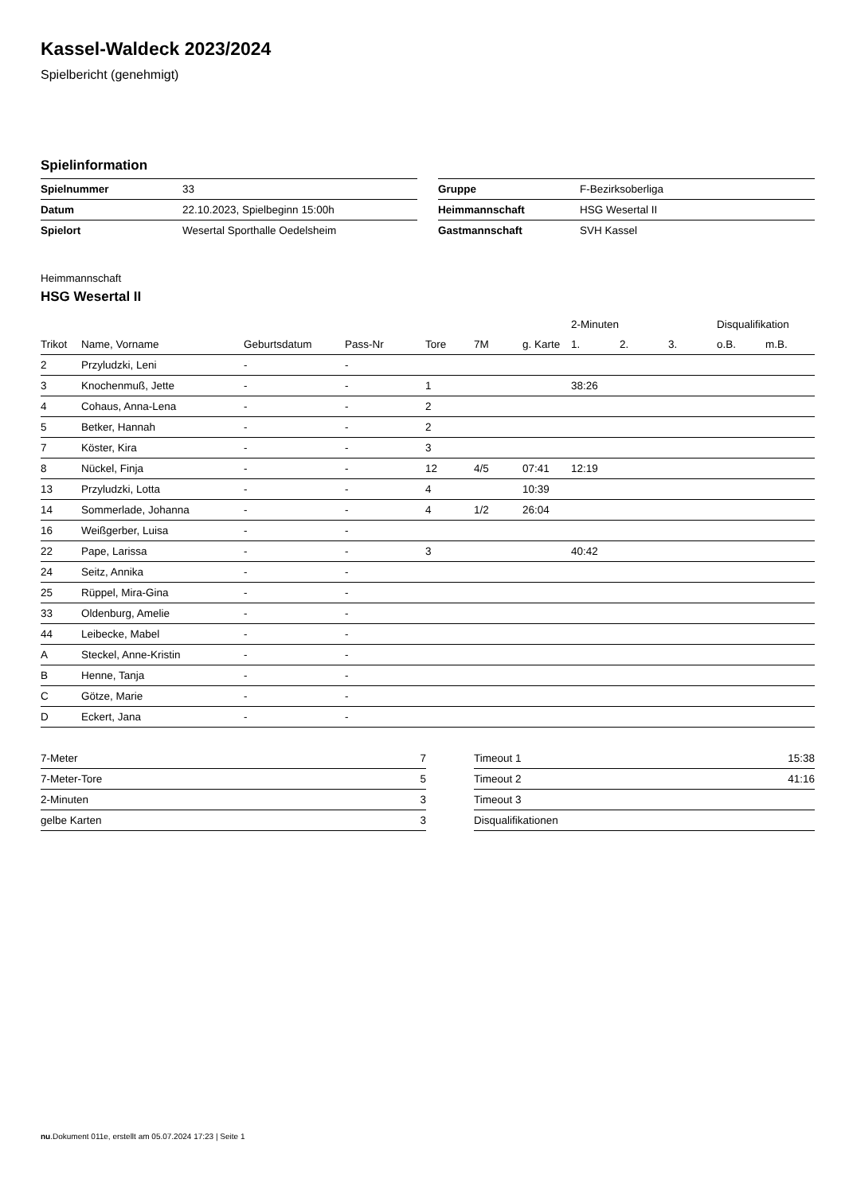Kassel-Waldeck 2023/2024
Spielbericht (genehmigt)
Spielinformation
| Spielnummer | 33 |
| Datum | 22.10.2023, Spielbeginn 15:00h |
| Spielort | Wesertal Sporthalle Oedelsheim |
| Gruppe | F-Bezirksoberliga |
| Heimmannschaft | HSG Wesertal II |
| Gastmannschaft | SVH Kassel |
Heimmannschaft
HSG Wesertal II
| | | | | | | | 2-Minuten | | | Disqualifikation | |
| --- | --- | --- | --- | --- | --- | --- | --- | --- | --- | --- | --- |
| Trikot | Name, Vorname | Geburtsdatum | Pass-Nr | Tore | 7M | g. Karte | 1. | 2. | 3. | o.B. | m.B. |
| 2 | Przyludzki, Leni | - | - | | | | | | | | |
| 3 | Knochenmuß, Jette | - | - | 1 | | | 38:26 | | | | |
| 4 | Cohaus, Anna-Lena | - | - | 2 | | | | | | | |
| 5 | Betker, Hannah | - | - | 2 | | | | | | | |
| 7 | Köster, Kira | - | - | 3 | | | | | | | |
| 8 | Nückel, Finja | - | - | 12 | 4/5 | 07:41 | 12:19 | | | | |
| 13 | Przyludzki, Lotta | - | - | 4 | | 10:39 | | | | | |
| 14 | Sommerlade, Johanna | - | - | 4 | 1/2 | 26:04 | | | | | |
| 16 | Weißgerber, Luisa | - | - | | | | | | | | |
| 22 | Pape, Larissa | - | - | 3 | | | 40:42 | | | | |
| 24 | Seitz, Annika | - | - | | | | | | | | |
| 25 | Rüppel, Mira-Gina | - | - | | | | | | | | |
| 33 | Oldenburg, Amelie | - | - | | | | | | | | |
| 44 | Leibecke, Mabel | - | - | | | | | | | | |
| A | Steckel, Anne-Kristin | - | - | | | | | | | | |
| B | Henne, Tanja | - | - | | | | | | | | |
| C | Götze, Marie | - | - | | | | | | | | |
| D | Eckert, Jana | - | - | | | | | | | | |
| 7-Meter | 7 |
| 7-Meter-Tore | 5 |
| 2-Minuten | 3 |
| gelbe Karten | 3 |
| Timeout 1 | 15:38 |
| Timeout 2 | 41:16 |
| Timeout 3 | |
| Disqualifikationen | |
nu.Dokument 011e, erstellt am 05.07.2024 17:23 | Seite 1